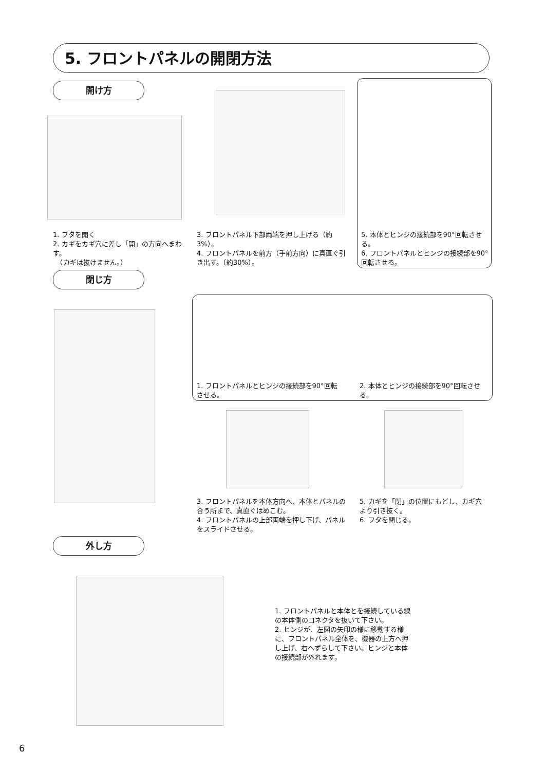5. フロントパネルの開閉方法
開け方
1. フタを開く
2. カギをカギ穴に差し「開」の方向へまわす。
　（カギは抜けません。）
3. フロントパネル下部両端を押し上げる（約3%）。
4. フロントパネルを前方（手前方向）に真直ぐ引き出す。（約30%）。
5. 本体とヒンジの接続部を90°回転させる。
6. フロントパネルとヒンジの接続部を90°回転させる。
閉じ方
1. フロントパネルとヒンジの接続部を90°回転させる。
2. 本体とヒンジの接続部を90°回転させる。
3. フロントパネルを本体方向へ、本体とパネルの合う所まで、真直ぐはめこむ。
4. フロントパネルの上部両端を押し下げ、パネルをスライドさせる。
5. カギを「閉」の位置にもどし、カギ穴より引き抜く。
6. フタを閉じる。
外し方
1. フロントパネルと本体とを接続している線の本体側のコネクタを抜いて下さい。
2. ヒンジが、左図の矢印の様に移動する様に、フロントパネル全体を、機器の上方へ押し上げ、右へずらして下さい。ヒンジと本体の接続部が外れます。
6